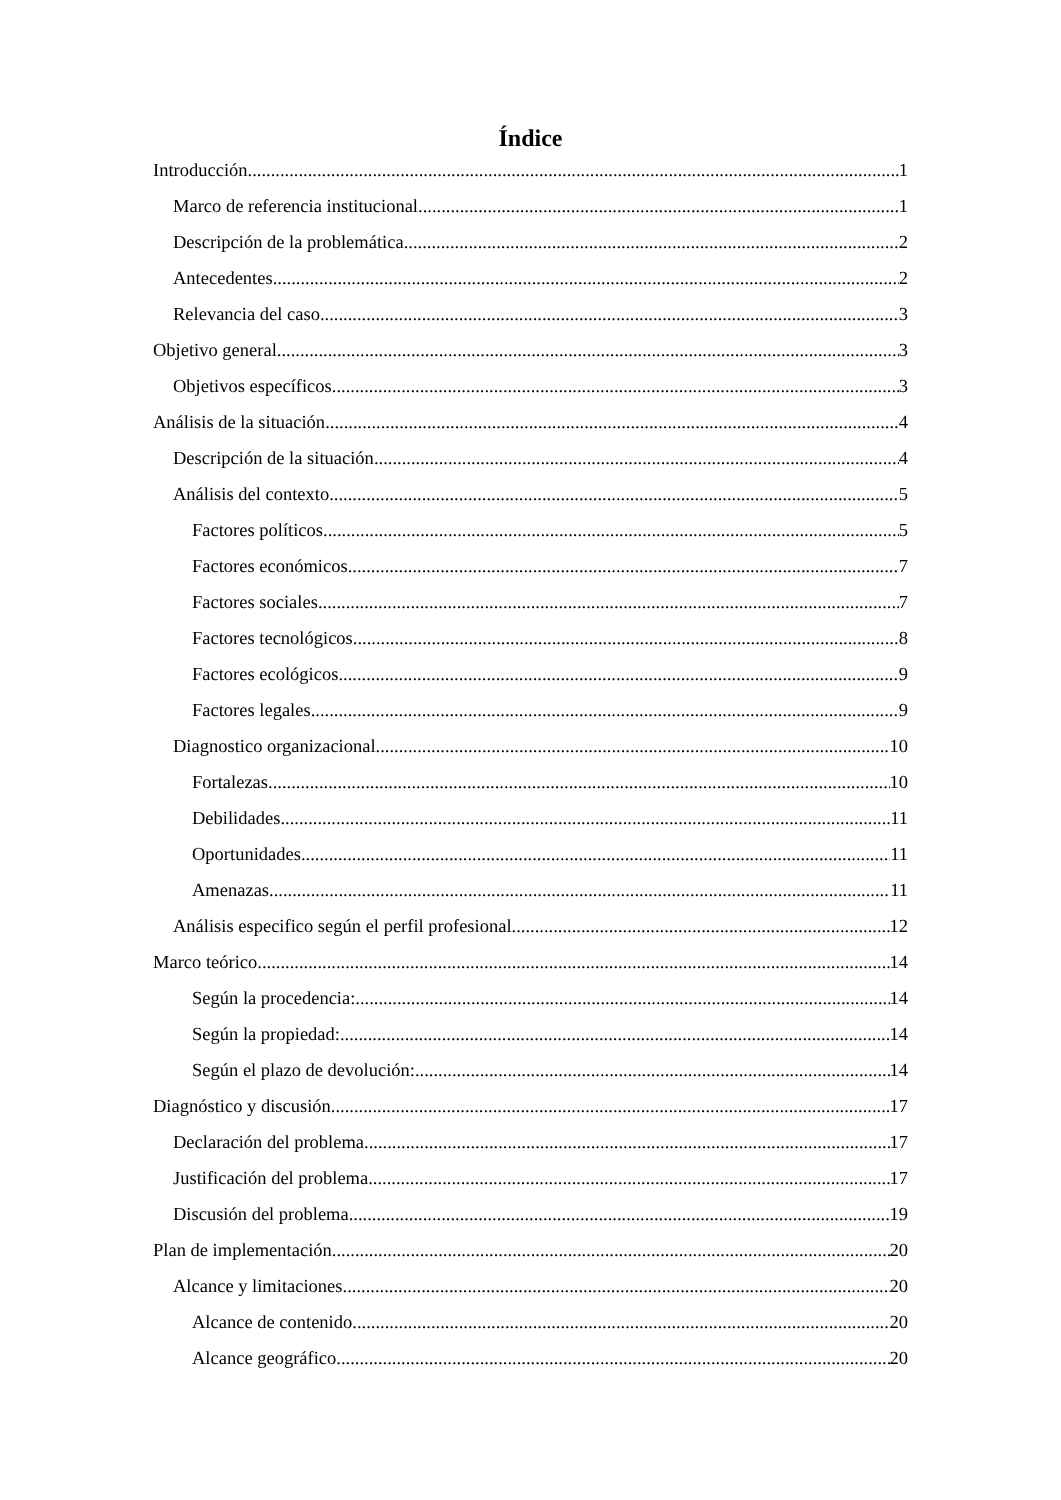Índice
Introducción 1
Marco de referencia institucional 1
Descripción de la problemática 2
Antecedentes 2
Relevancia del caso 3
Objetivo general 3
Objetivos específicos 3
Análisis de la situación 4
Descripción de la situación 4
Análisis del contexto 5
Factores políticos 5
Factores económicos 7
Factores sociales 7
Factores tecnológicos 8
Factores ecológicos 9
Factores legales 9
Diagnostico organizacional 10
Fortalezas 10
Debilidades 11
Oportunidades 11
Amenazas 11
Análisis especifico según el perfil profesional 12
Marco teórico 14
Según la procedencia: 14
Según la propiedad: 14
Según el plazo de devolución: 14
Diagnóstico y discusión 17
Declaración del problema 17
Justificación del problema 17
Discusión del problema 19
Plan de implementación 20
Alcance y limitaciones 20
Alcance de contenido 20
Alcance geográfico 20